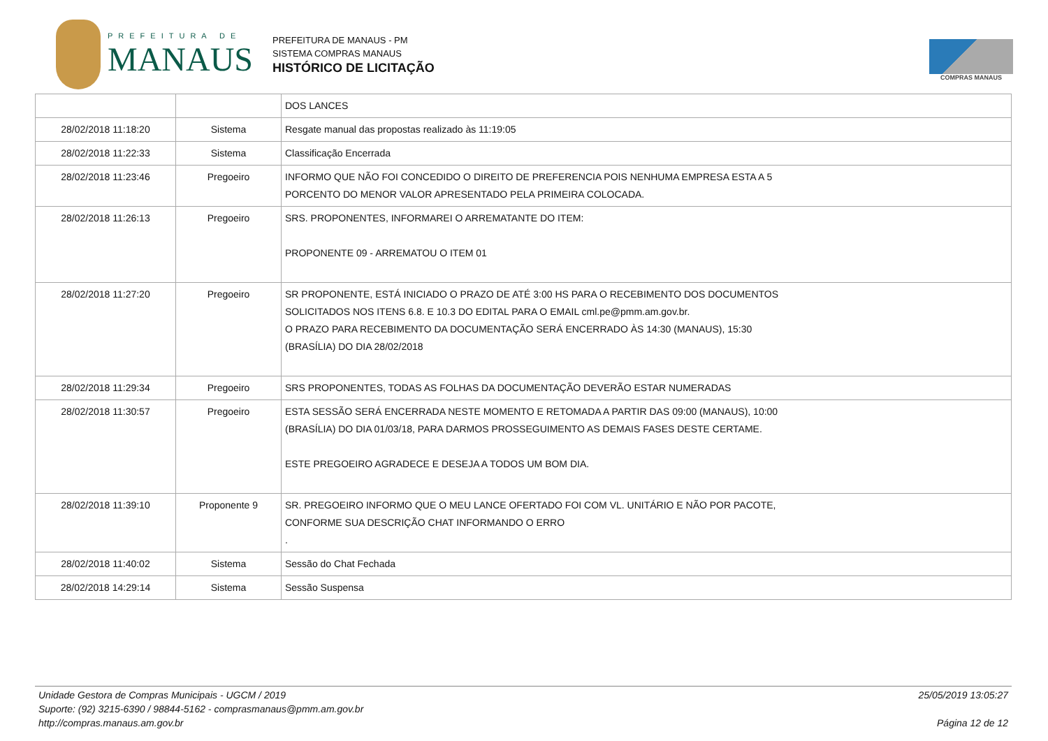PREFEITURA DE
MANAUS
PREFEITURA DE MANAUS - PM
SISTEMA COMPRAS MANAUS
HISTÓRICO DE LICITAÇÃO
COMPRAS MANAUS
| | | DOS LANCES |
| 28/02/2018 11:18:20 | Sistema | Resgate manual das propostas realizado às 11:19:05 |
| 28/02/2018 11:22:33 | Sistema | Classificação Encerrada |
| 28/02/2018 11:23:46 | Pregoeiro | INFORMO QUE NÃO FOI CONCEDIDO O DIREITO DE PREFERENCIA POIS NENHUMA EMPRESA ESTA A 5 PORCENTO DO MENOR VALOR APRESENTADO PELA PRIMEIRA COLOCADA. |
| 28/02/2018 11:26:13 | Pregoeiro | SRS. PROPONENTES, INFORMAREI O ARREMATANTE DO ITEM: PROPONENTE 09 - ARREMATOU O ITEM 01 |
| 28/02/2018 11:27:20 | Pregoeiro | SR PROPONENTE, ESTÁ INICIADO O PRAZO DE ATÉ 3:00 HS PARA O RECEBIMENTO DOS DOCUMENTOS SOLICITADOS NOS ITENS 6.8. E 10.3 DO EDITAL PARA O EMAIL cml.pe@pmm.am.gov.br. O PRAZO PARA RECEBIMENTO DA DOCUMENTAÇÃO SERÁ ENCERRADO ÀS 14:30 (MANAUS), 15:30 (BRASÍLIA) DO DIA 28/02/2018 |
| 28/02/2018 11:29:34 | Pregoeiro | SRS PROPONENTES, TODAS AS FOLHAS DA DOCUMENTAÇÃO DEVERÃO ESTAR NUMERADAS |
| 28/02/2018 11:30:57 | Pregoeiro | ESTA SESSÃO SERÁ ENCERRADA NESTE MOMENTO E RETOMADA A PARTIR DAS 09:00 (MANAUS), 10:00 (BRASÍLIA) DO DIA 01/03/18, PARA DARMOS PROSSEGUIMENTO AS DEMAIS FASES DESTE CERTAME. ESTE PREGOEIRO AGRADECE E DESEJA A TODOS UM BOM DIA. |
| 28/02/2018 11:39:10 | Proponente 9 | SR. PREGOEIRO INFORMO QUE O MEU LANCE OFERTADO FOI COM VL. UNITÁRIO E NÃO POR PACOTE, CONFORME SUA DESCRIÇÃO CHAT INFORMANDO O ERRO . |
| 28/02/2018 11:40:02 | Sistema | Sessão do Chat Fechada |
| 28/02/2018 14:29:14 | Sistema | Sessão Suspensa |
Unidade Gestora de Compras Municipais - UGCM / 2019
Suporte: (92) 3215-6390 / 98844-5162 - comprasmanaus@pmm.am.gov.br
http://compras.manaus.am.gov.br
25/05/2019 13:05:27
Página 12 de 12